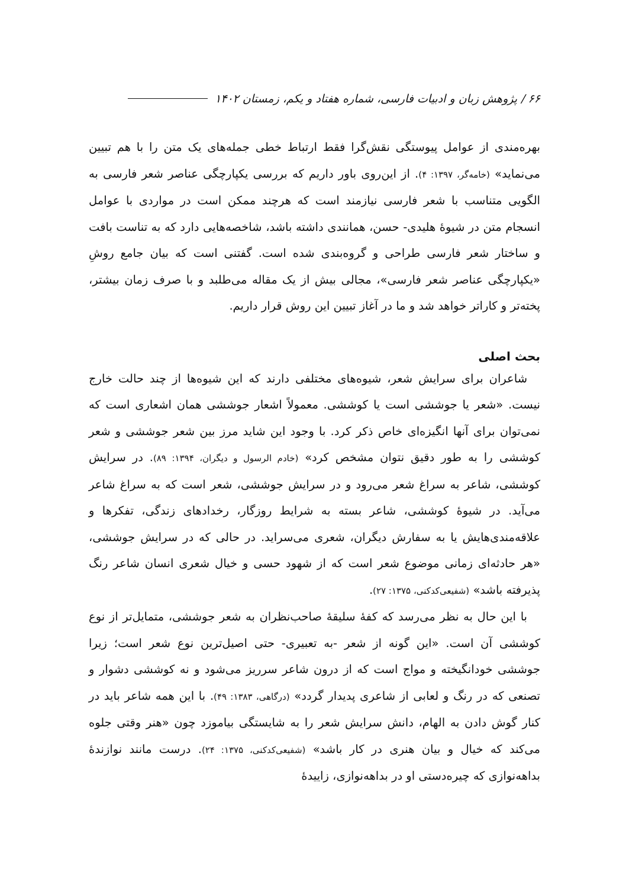۶۶ / پژوهش زبان و ادبیات فارسی، شماره هفتاد و یکم، زمستان ۱۴۰۲
بهره‌مندی از عوامل پیوستگی نقش‌گرا فقط ارتباط خطی جمله‌های یک متن را با هم تبیین می‌نماید» (خامه‌گر، ۱۳۹۷: ۴). از این‌روی باور داریم که بررسی یکپارچگی عناصر شعر فارسی به الگویی متناسب با شعر فارسی نیازمند است که هرچند ممکن است در مواردی با عوامل انسجام متن در شیوهٔ هلیدی- حسن، همانندی داشته باشد، شاخصه‌هایی دارد که به تناست بافت و ساختار شعر فارسی طراحی و گروه‌بندی شده است. گفتنی است که بیان جامع روشِ «یکپارچگی عناصر شعر فارسی»، مجالی بیش از یک مقاله می‌طلبد و با صرف زمان بیشتر، پخته‌تر و کاراتر خواهد شد و ما در آغاز تبیین این روش قرار داریم.
بحث اصلی
شاعران برای سرایش شعر، شیوه‌های مختلفی دارند که این شیوه‌ها از چند حالت خارج نیست. «شعر یا جوششی است یا کوششی. معمولاً اشعار جوششی همان اشعاری است که نمی‌توان برای آنها انگیزه‌ای خاص ذکر کرد. با وجود این شاید مرز بین شعر جوششی و شعر کوششی را به طور دقیق نتوان مشخص کرد» (خادم الرسول و دیگران، ۱۳۹۴: ۸۹). در سرایش کوششی، شاعر به سراغ شعر می‌رود و در سرایش جوششی، شعر است که به سراغ شاعر می‌آید. در شیوهٔ کوششی، شاعر بسته به شرایط روزگار، رخدادهای زندگی، تفکرها و علاقه‌مندی‌هایش یا به سفارش دیگران، شعری می‌سراید. در حالی که در سرایش جوششی، «هر حادثه‌ای زمانی موضوع شعر است که از شهود حسی و خیال شعری انسان شاعر رنگ پذیرفته باشد» (شفیعی‌کدکنی، ۱۳۷۵: ۲۷).
با این حال به نظر می‌رسد که کفهٔ سلیقهٔ صاحب‌نظران به شعر جوششی، متمایل‌تر از نوع کوششی آن است. «این گونه از شعر -به تعبیری- حتی اصیل‌ترین نوع شعر است؛ زیرا جوششی خودانگیخته و مواج است که از درون شاعر سرریز می‌شود و نه کوششی دشوار و تصنعی که در رنگ و لعابی از شاعری پدیدار گردد» (درگاهی، ۱۳۸۳: ۴۹). با این همه شاعر باید در کنار گوش دادن به الهام، دانش سرایش شعر را به شایستگی بیاموزد چون «هنر وقتی جلوه می‌کند که خیال و بیان هنری در کار باشد» (شفیعی‌کدکنی، ۱۳۷۵: ۲۴). درست مانند نوازندهٔ بداهه‌نوازی که چیره‌دستی او در بداهه‌نوازی، زاییدهٔ